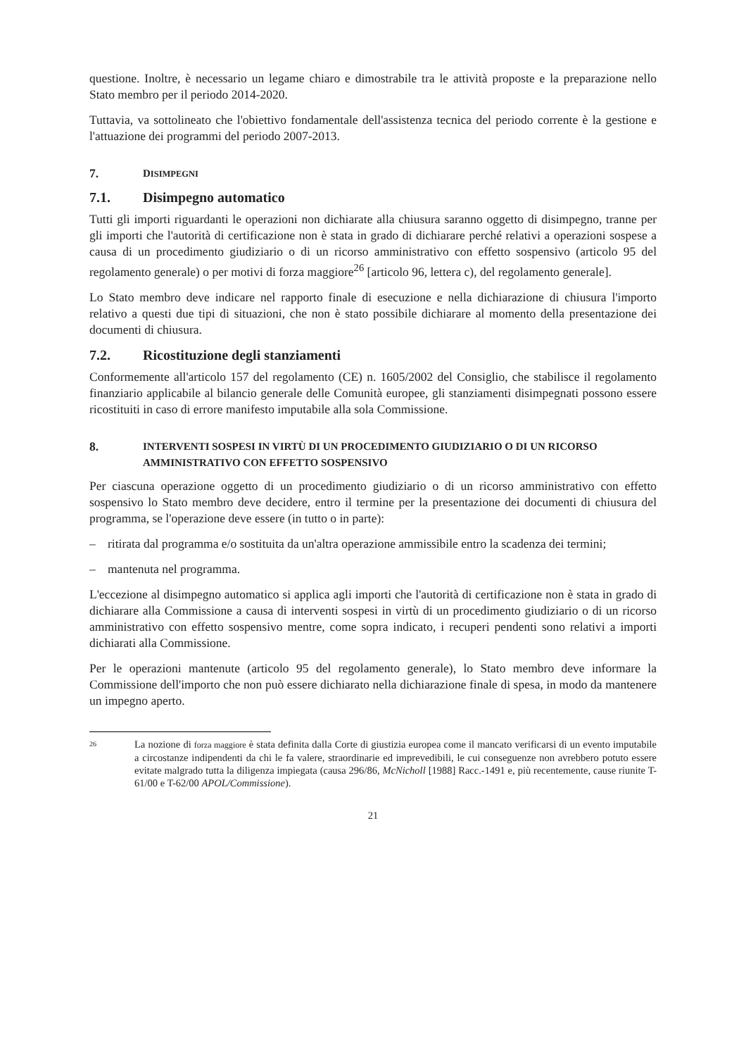questione. Inoltre, è necessario un legame chiaro e dimostrabile tra le attività proposte e la preparazione nello Stato membro per il periodo 2014-2020.
Tuttavia, va sottolineato che l'obiettivo fondamentale dell'assistenza tecnica del periodo corrente è la gestione e l'attuazione dei programmi del periodo 2007-2013.
7. DISIMPEGNI
7.1. Disimpegno automatico
Tutti gli importi riguardanti le operazioni non dichiarate alla chiusura saranno oggetto di disimpegno, tranne per gli importi che l'autorità di certificazione non è stata in grado di dichiarare perché relativi a operazioni sospese a causa di un procedimento giudiziario o di un ricorso amministrativo con effetto sospensivo (articolo 95 del regolamento generale) o per motivi di forza maggiore<sup>26</sup> [articolo 96, lettera c), del regolamento generale].
Lo Stato membro deve indicare nel rapporto finale di esecuzione e nella dichiarazione di chiusura l'importo relativo a questi due tipi di situazioni, che non è stato possibile dichiarare al momento della presentazione dei documenti di chiusura.
7.2. Ricostituzione degli stanziamenti
Conformemente all'articolo 157 del regolamento (CE) n. 1605/2002 del Consiglio, che stabilisce il regolamento finanziario applicabile al bilancio generale delle Comunità europee, gli stanziamenti disimpegnati possono essere ricostituiti in caso di errore manifesto imputabile alla sola Commissione.
8. INTERVENTI SOSPESI IN VIRTÙ DI UN PROCEDIMENTO GIUDIZIARIO O DI UN RICORSO AMMINISTRATIVO CON EFFETTO SOSPENSIVO
Per ciascuna operazione oggetto di un procedimento giudiziario o di un ricorso amministrativo con effetto sospensivo lo Stato membro deve decidere, entro il termine per la presentazione dei documenti di chiusura del programma, se l'operazione deve essere (in tutto o in parte):
– ritirata dal programma e/o sostituita da un'altra operazione ammissibile entro la scadenza dei termini;
– mantenuta nel programma.
L'eccezione al disimpegno automatico si applica agli importi che l'autorità di certificazione non è stata in grado di dichiarare alla Commissione a causa di interventi sospesi in virtù di un procedimento giudiziario o di un ricorso amministrativo con effetto sospensivo mentre, come sopra indicato, i recuperi pendenti sono relativi a importi dichiarati alla Commissione.
Per le operazioni mantenute (articolo 95 del regolamento generale), lo Stato membro deve informare la Commissione dell'importo che non può essere dichiarato nella dichiarazione finale di spesa, in modo da mantenere un impegno aperto.
26 La nozione di forza maggiore è stata definita dalla Corte di giustizia europea come il mancato verificarsi di un evento imputabile a circostanze indipendenti da chi le fa valere, straordinarie ed imprevedibili, le cui conseguenze non avrebbero potuto essere evitate malgrado tutta la diligenza impiegata (causa 296/86, McNicholl [1988] Racc.-1491 e, più recentemente, cause riunite T-61/00 e T-62/00 APOL/Commissione).
21